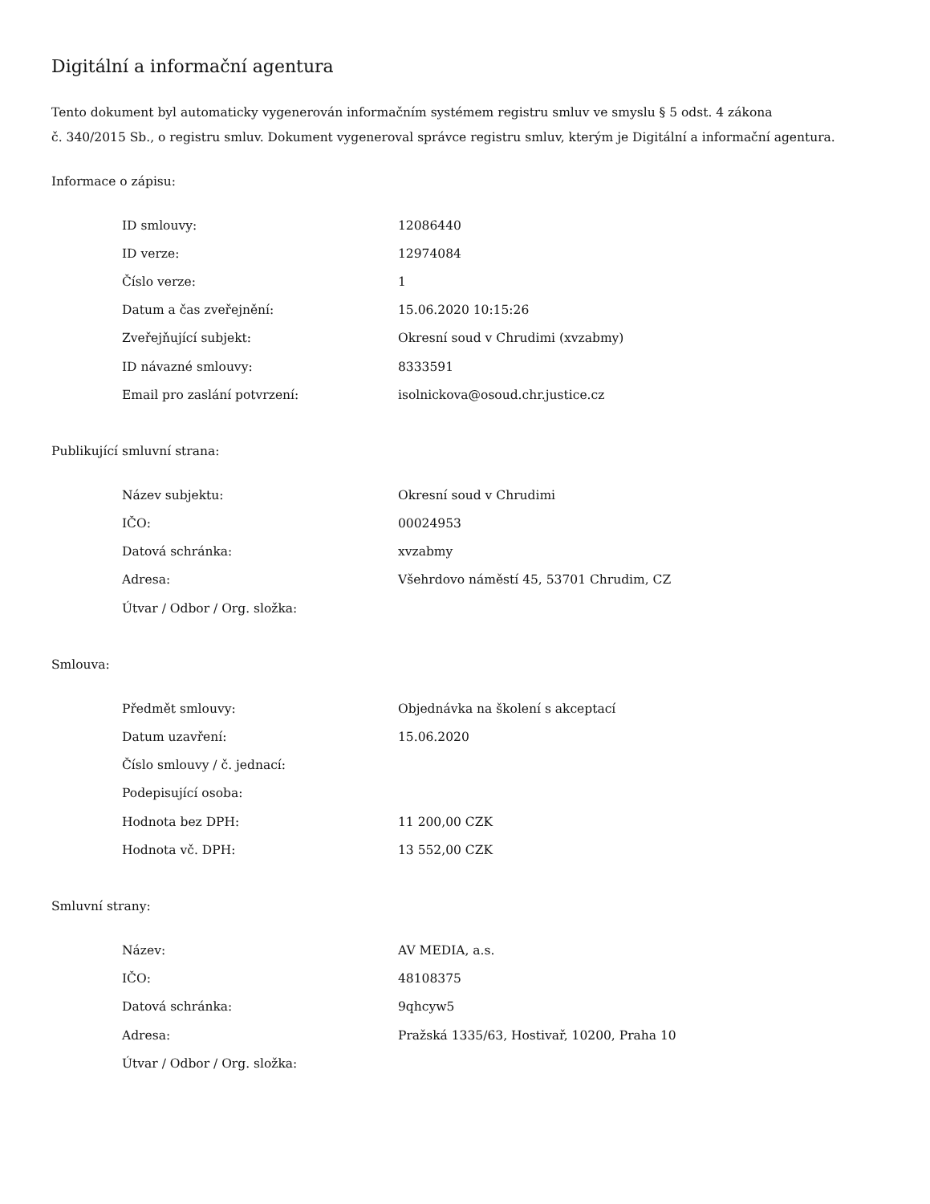Digitální a informační agentura
Tento dokument byl automaticky vygenerován informačním systémem registru smluv ve smyslu § 5 odst. 4 zákona
č. 340/2015 Sb., o registru smluv. Dokument vygeneroval správce registru smluv, kterým je Digitální a informační agentura.
Informace o zápisu:
| ID smlouvy: | 12086440 |
| ID verze: | 12974084 |
| Číslo verze: | 1 |
| Datum a čas zveřejnění: | 15.06.2020 10:15:26 |
| Zveřejňující subjekt: | Okresní soud v Chrudimi (xvzabmy) |
| ID návazné smlouvy: | 8333591 |
| Email pro zaslání potvrzení: | isolnickova@osoud.chr.justice.cz |
Publikující smluvní strana:
| Název subjektu: | Okresní soud v Chrudimi |
| IČO: | 00024953 |
| Datová schránka: | xvzabmy |
| Adresa: | Všehrdovo náměstí 45, 53701 Chrudim, CZ |
| Útvar / Odbor / Org. složka: | |
Smlouva:
| Předmět smlouvy: | Objednávka na školení s akceptací |
| Datum uzavření: | 15.06.2020 |
| Číslo smlouvy / č. jednací: | |
| Podepisující osoba: | |
| Hodnota bez DPH: | 11 200,00 CZK |
| Hodnota vč. DPH: | 13 552,00 CZK |
Smluvní strany:
| Název: | AV MEDIA, a.s. |
| IČO: | 48108375 |
| Datová schránka: | 9qhcyw5 |
| Adresa: | Pražská 1335/63, Hostivař, 10200, Praha 10 |
| Útvar / Odbor / Org. složka: | |